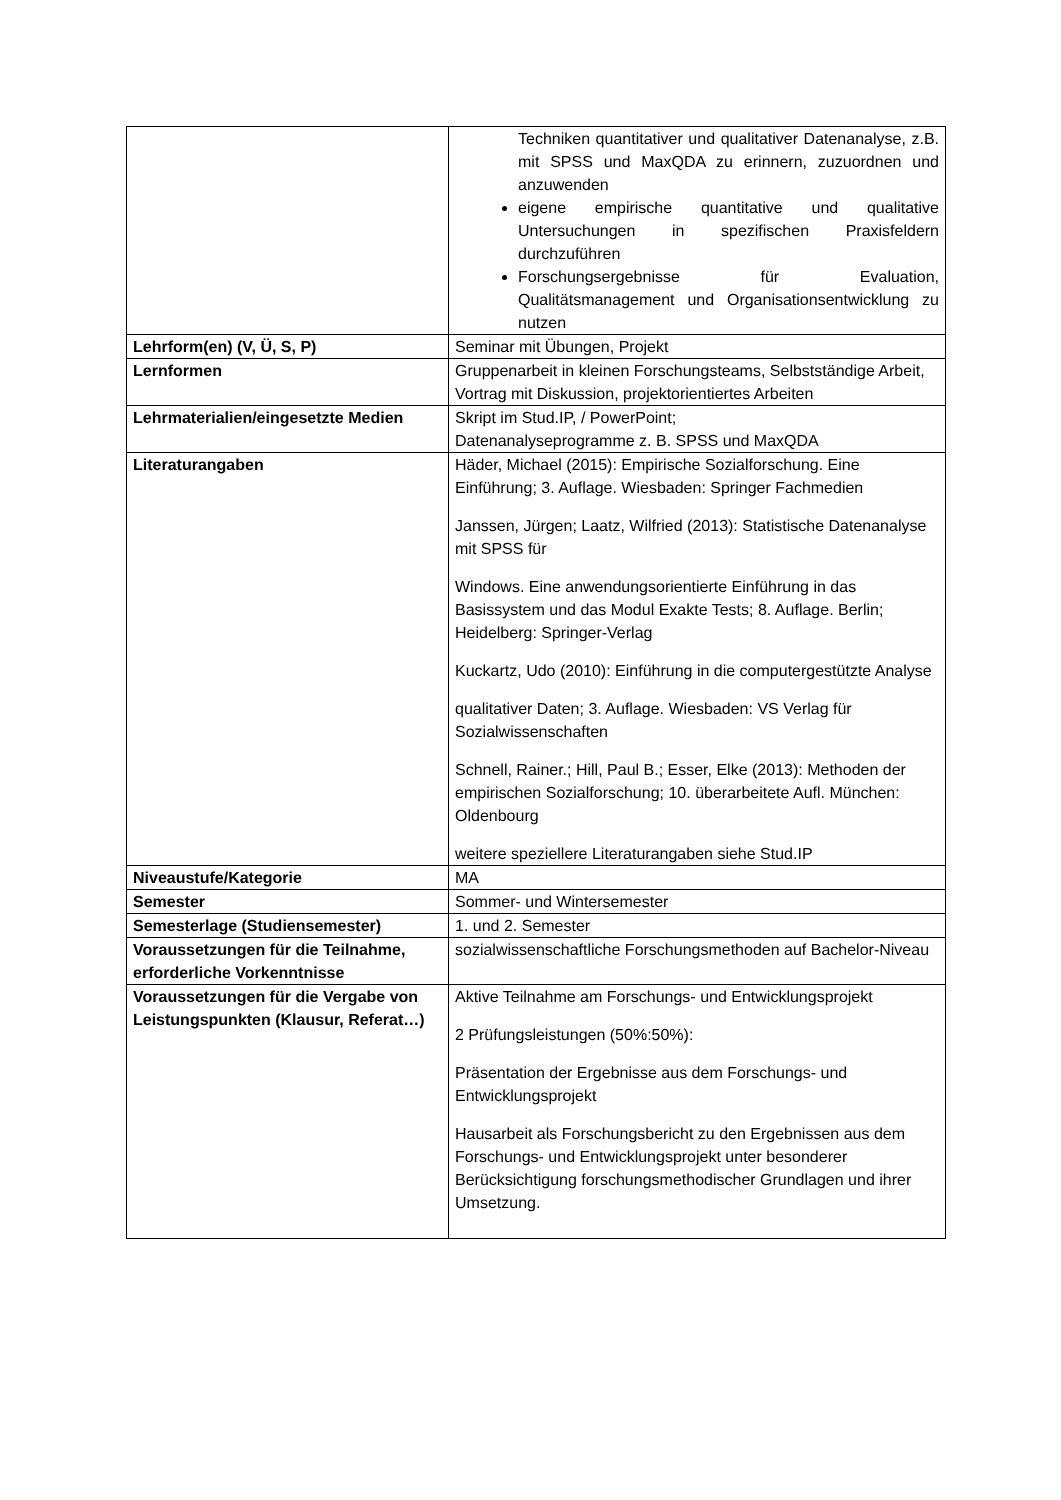| | Techniken quantitativer und qualitativer Datenanalyse, z.B. mit SPSS und MaxQDA zu erinnern, zuzuordnen und anzuwenden eigene empirische quantitative und qualitative Untersuchungen in spezifischen Praxisfeldern durchzuführen Forschungsergebnisse für Evaluation, Qualitätsmanagement und Organisationsentwicklung zu nutzen |
| Lehrform(en) (V, Ü, S, P) | Seminar mit Übungen, Projekt |
| Lernformen | Gruppenarbeit in kleinen Forschungsteams, Selbstständige Arbeit, Vortrag mit Diskussion, projektorientiertes Arbeiten |
| Lehrmaterialien/eingesetzte Medien | Skript im Stud.IP, / PowerPoint; Datenanalyseprogramme z. B. SPSS und MaxQDA |
| Literaturangaben | Häder, Michael (2015): Empirische Sozialforschung. Eine Einführung; 3. Auflage. Wiesbaden: Springer Fachmedien Janssen, Jürgen; Laatz, Wilfried (2013): Statistische Datenanalyse mit SPSS für Windows. Eine anwendungsorientierte Einführung in das Basissystem und das Modul Exakte Tests; 8. Auflage. Berlin; Heidelberg: Springer-Verlag Kuckartz, Udo (2010): Einführung in die computergestützte Analyse qualitativer Daten; 3. Auflage. Wiesbaden: VS Verlag für Sozialwissenschaften Schnell, Rainer.; Hill, Paul B.; Esser, Elke (2013): Methoden der empirischen Sozialforschung; 10. überarbeitete Aufl. München: Oldenbourg weitere speziellere Literaturangaben siehe Stud.IP |
| Niveaustufe/Kategorie | MA |
| Semester | Sommer- und Wintersemester |
| Semesterlage (Studiensemester) | 1. und 2. Semester |
| Voraussetzungen für die Teilnahme, erforderliche Vorkenntnisse | sozialwissenschaftliche Forschungsmethoden auf Bachelor-Niveau |
| Voraussetzungen für die Vergabe von Leistungspunkten (Klausur, Referat…) | Aktive Teilnahme am Forschungs- und Entwicklungsprojekt 2 Prüfungsleistungen (50%:50%): Präsentation der Ergebnisse aus dem Forschungs- und Entwicklungsprojekt Hausarbeit als Forschungsbericht zu den Ergebnissen aus dem Forschungs- und Entwicklungsprojekt unter besonderer Berücksichtigung forschungsmethodischer Grundlagen und ihrer Umsetzung. |